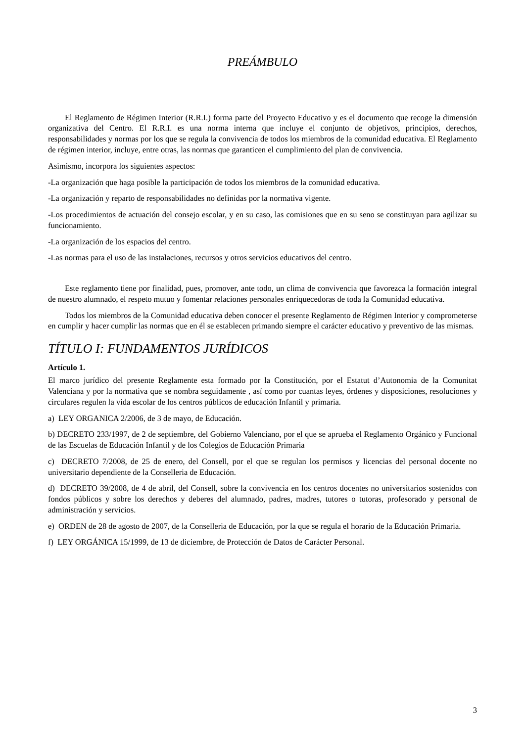PREÁMBULO
El Reglamento de Régimen Interior (R.R.I.) forma parte del Proyecto Educativo y es el documento que recoge la dimensión organizativa del Centro. El R.R.I. es una norma interna que incluye el conjunto de objetivos, principios, derechos, responsabilidades y normas por los que se regula la convivencia de todos los miembros de la comunidad educativa. El Reglamento de régimen interior, incluye, entre otras, las normas que garanticen el cumplimiento del plan de convivencia.
Asimismo, incorpora los siguientes aspectos:
-La organización que haga posible la participación de todos los miembros de la comunidad educativa.
-La organización y reparto de responsabilidades no definidas por la normativa vigente.
-Los procedimientos de actuación del consejo escolar, y en su caso, las comisiones que en su seno se constituyan para agilizar su funcionamiento.
-La organización de los espacios del centro.
-Las normas para el uso de las instalaciones, recursos y otros servicios educativos del centro.
Este reglamento tiene por finalidad, pues, promover, ante todo, un clima de convivencia que favorezca la formación integral de nuestro alumnado, el respeto mutuo y fomentar relaciones personales enriquecedoras de toda la Comunidad educativa.
Todos los miembros de la Comunidad educativa deben conocer el presente Reglamento de Régimen Interior y comprometerse en cumplir y hacer cumplir las normas que en él se establecen primando siempre el carácter educativo y preventivo de las mismas.
TÍTULO I: FUNDAMENTOS JURÍDICOS
Artículo 1.
El marco jurídico del presente Reglamente esta formado por la Constitución, por el Estatut d’Autonomia de la Comunitat Valenciana y por la normativa que se nombra seguidamente , así como por cuantas leyes, órdenes y disposiciones, resoluciones y circulares regulen la vida escolar de los centros públicos de educación Infantil y primaria.
a) LEY ORGANICA 2/2006, de 3 de mayo, de Educación.
b) DECRETO 233/1997, de 2 de septiembre, del Gobierno Valenciano, por el que se aprueba el Reglamento Orgánico y Funcional de las Escuelas de Educación Infantil y de los Colegios de Educación Primaria
c) DECRETO 7/2008, de 25 de enero, del Consell, por el que se regulan los permisos y licencias del personal docente no universitario dependiente de la Conselleria de Educación.
d) DECRETO 39/2008, de 4 de abril, del Consell, sobre la convivencia en los centros docentes no universitarios sostenidos con fondos públicos y sobre los derechos y deberes del alumnado, padres, madres, tutores o tutoras, profesorado y personal de administración y servicios.
e) ORDEN de 28 de agosto de 2007, de la Conselleria de Educación, por la que se regula el horario de la Educación Primaria.
f) LEY ORGÁNICA 15/1999, de 13 de diciembre, de Protección de Datos de Carácter Personal.
3